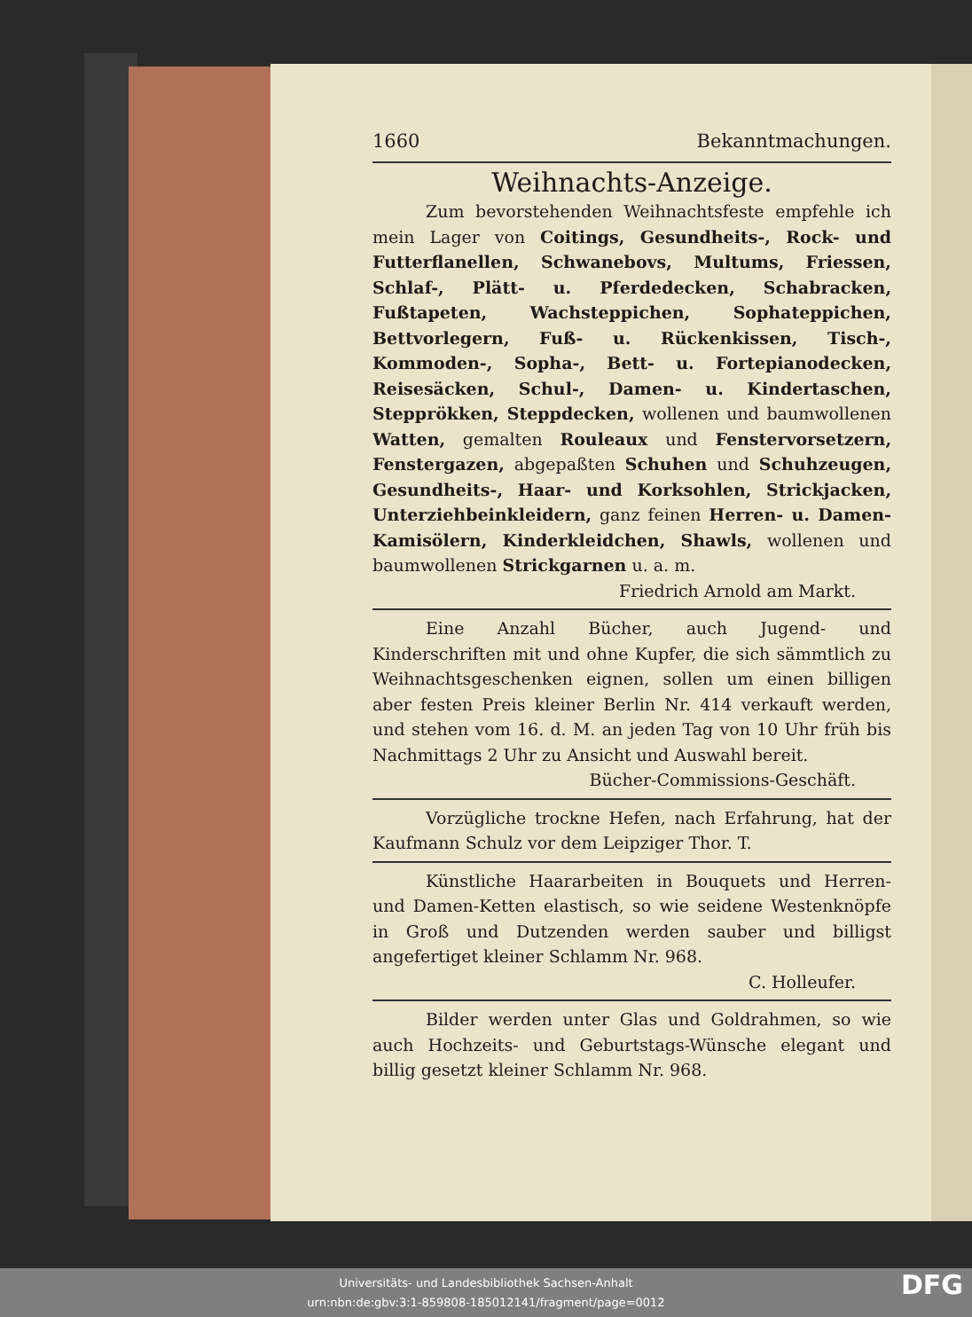1660 Bekanntmachungen.
Weihnachts-Anzeige.
Zum bevorstehenden Weihnachtsfeste empfehle ich mein Lager von Coitings, Gesundheits-, Rock- und Futterflanellen, Schwanebovs, Multums, Friessen, Schlaf-, Plätt- u. Pferdedecken, Schabracken, Fußtapeten, Wachsteppichen, Sophateppichen, Bettvorlegern, Fuß- u. Rückenkissen, Tisch-, Kommoden-, Sopha-, Bett- u. Fortepianodecken, Reisesäcken, Schul-, Damen- u. Kindertaschen, Stepprökken, Steppdecken, wollenen und baumwollenen Watten, gemalten Rouleaux und Fenstervorsetzern, Fenstergazen, abgepaßten Schuhen und Schuhzeugen, Gesundheits-, Haar- und Korksohlen, Strickjacken, Unterziehbeinkleidern, ganz feinen Herren- u. Damen-Kamisölern, Kinderkleidchen, Shawls, wollenen und baumwollenen Strickgarnen u. a. m.
Friedrich Arnold am Markt.
Eine Anzahl Bücher, auch Jugend- und Kinderschriften mit und ohne Kupfer, die sich sämmtlich zu Weihnachtsgeschenken eignen, sollen um einen billigen aber festen Preis kleiner Berlin Nr. 414 verkauft werden, und stehen vom 16. d. M. an jeden Tag von 10 Uhr früh bis Nachmittags 2 Uhr zu Ansicht und Auswahl bereit.
Bücher-Commissions-Geschäft.
Vorzügliche trockne Hefen, nach Erfahrung, hat der Kaufmann Schulz vor dem Leipziger Thor. T.
Künstliche Haararbeiten in Bouquets und Herren- und Damen-Ketten elastisch, so wie seidene Westenknöpfe in Groß und Dutzenden werden sauber und billigst angefertiget kleiner Schlamm Nr. 968.
C. Holleufer.
Bilder werden unter Glas und Goldrahmen, so wie auch Hochzeits- und Geburtstags-Wünsche elegant und billig gesetzt kleiner Schlamm Nr. 968.
Universitäts- und Landesbibliothek Sachsen-Anhalt
urn:nbn:de:gbv:3:1-859808-185012141/fragment/page=0012
DFG